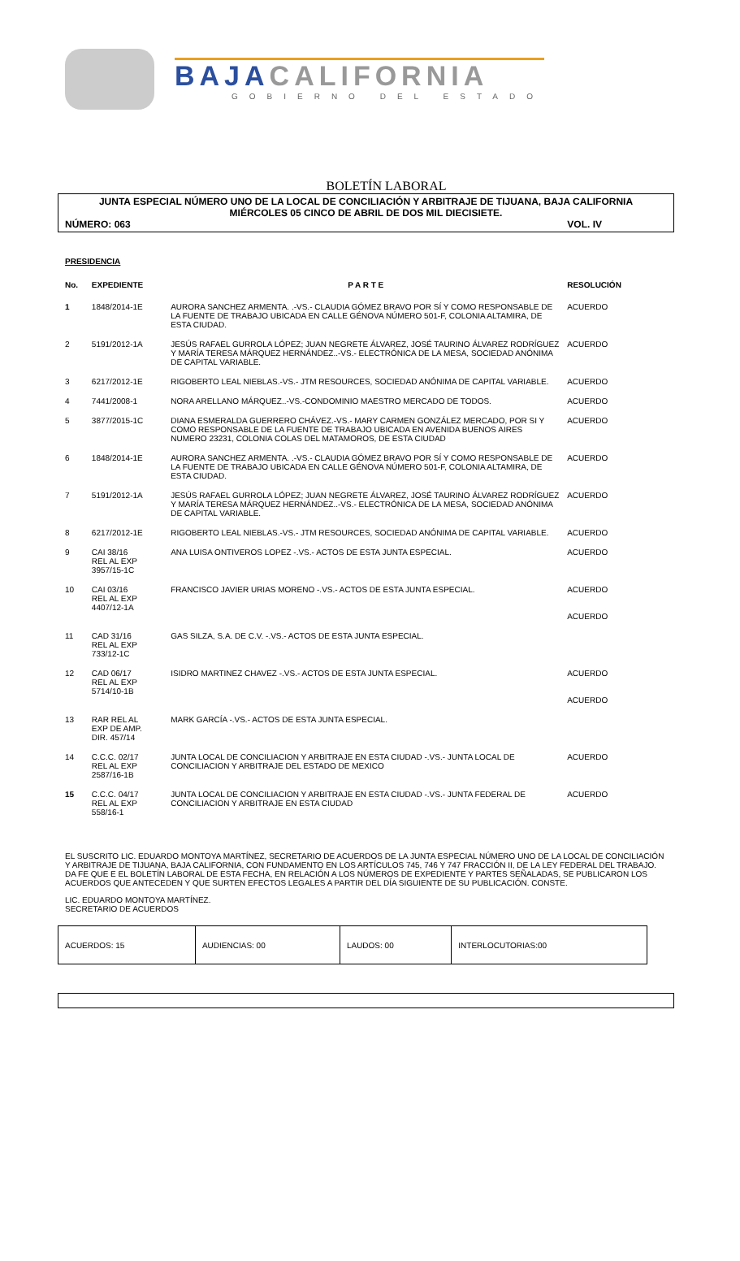BAJACALIFORNIA
GOBIERNO DEL ESTADO
BOLETÍN LABORAL
JUNTA ESPECIAL NÚMERO UNO DE LA LOCAL DE CONCILIACIÓN Y ARBITRAJE DE TIJUANA, BAJA CALIFORNIA
MIÉRCOLES 05 CINCO DE ABRIL DE DOS MIL DIECISIETE.
NÚMERO: 063 VOL. IV
PRESIDENCIA
| No. | EXPEDIENTE | P A R T E | RESOLUCIÓN |
| --- | --- | --- | --- |
| 1 | 1848/2014-1E | AURORA SANCHEZ ARMENTA. .-VS.- CLAUDIA GÓMEZ BRAVO POR SÍ Y COMO RESPONSABLE DE LA FUENTE DE TRABAJO UBICADA EN CALLE GÉNOVA NÚMERO 501-F, COLONIA ALTAMIRA, DE ESTA CIUDAD. | ACUERDO |
| 2 | 5191/2012-1A | JESÚS RAFAEL GURROLA LÓPEZ; JUAN NEGRETE ÁLVAREZ, JOSÉ TAURINO ÁLVAREZ RODRÍGUEZ Y MARÍA TERESA MÁRQUEZ HERNÁNDEZ..-VS.- ELECTRÓNICA DE LA MESA, SOCIEDAD ANÓNIMA DE CAPITAL VARIABLE. | ACUERDO |
| 3 | 6217/2012-1E | RIGOBERTO LEAL NIEBLAS.-VS.- JTM RESOURCES, SOCIEDAD ANÓNIMA DE CAPITAL VARIABLE. | ACUERDO |
| 4 | 7441/2008-1 | NORA ARELLANO MÁRQUEZ..-VS.-CONDOMINIO MAESTRO MERCADO DE TODOS. | ACUERDO |
| 5 | 3877/2015-1C | DIANA ESMERALDA GUERRERO CHÁVEZ.-VS.- MARY CARMEN GONZÁLEZ MERCADO, POR SI Y COMO RESPONSABLE DE LA FUENTE DE TRABAJO UBICADA EN AVENIDA BUENOS AIRES NUMERO 23231, COLONIA COLAS DEL MATAMOROS, DE ESTA CIUDAD | ACUERDO |
| 6 | 1848/2014-1E | AURORA SANCHEZ ARMENTA. .-VS.- CLAUDIA GÓMEZ BRAVO POR SÍ Y COMO RESPONSABLE DE LA FUENTE DE TRABAJO UBICADA EN CALLE GÉNOVA NÚMERO 501-F, COLONIA ALTAMIRA, DE ESTA CIUDAD. | ACUERDO |
| 7 | 5191/2012-1A | JESÚS RAFAEL GURROLA LÓPEZ; JUAN NEGRETE ÁLVAREZ, JOSÉ TAURINO ÁLVAREZ RODRÍGUEZ Y MARÍA TERESA MÁRQUEZ HERNÁNDEZ..-VS.- ELECTRÓNICA DE LA MESA, SOCIEDAD ANÓNIMA DE CAPITAL VARIABLE. | ACUERDO |
| 8 | 6217/2012-1E | RIGOBERTO LEAL NIEBLAS.-VS.- JTM RESOURCES, SOCIEDAD ANÓNIMA DE CAPITAL VARIABLE. | ACUERDO |
| 9 | CAI 38/16 REL AL EXP 3957/15-1C | ANA LUISA ONTIVEROS LOPEZ -.VS.- ACTOS DE ESTA JUNTA ESPECIAL. | ACUERDO |
| 10 | CAI 03/16 REL AL EXP 4407/12-1A | FRANCISCO JAVIER URIAS MORENO -.VS.- ACTOS DE ESTA JUNTA ESPECIAL. | ACUERDO ACUERDO |
| 11 | CAD 31/16 REL AL EXP 733/12-1C | GAS SILZA, S.A. DE C.V. -.VS.- ACTOS DE ESTA JUNTA ESPECIAL. | |
| 12 | CAD 06/17 REL AL EXP 5714/10-1B | ISIDRO MARTINEZ CHAVEZ -.VS.- ACTOS DE ESTA JUNTA ESPECIAL. | ACUERDO ACUERDO |
| 13 | RAR REL AL EXP DE AMP. DIR. 457/14 | MARK GARCÍA -.VS.- ACTOS DE ESTA JUNTA ESPECIAL. | |
| 14 | C.C.C. 02/17 REL AL EXP 2587/16-1B | JUNTA LOCAL DE CONCILIACION Y ARBITRAJE EN ESTA CIUDAD -.VS.- JUNTA LOCAL DE CONCILIACION Y ARBITRAJE DEL ESTADO DE MEXICO | ACUERDO |
| 15 | C.C.C. 04/17 REL AL EXP 558/16-1 | JUNTA LOCAL DE CONCILIACION Y ARBITRAJE EN ESTA CIUDAD -.VS.- JUNTA FEDERAL DE CONCILIACION Y ARBITRAJE EN ESTA CIUDAD | ACUERDO |
EL SUSCRITO LIC. EDUARDO MONTOYA MARTÍNEZ, SECRETARIO DE ACUERDOS DE LA JUNTA ESPECIAL NÚMERO UNO DE LA LOCAL DE CONCILIACIÓN Y ARBITRAJE DE TIJUANA, BAJA CALIFORNIA, CON FUNDAMENTO EN LOS ARTÍCULOS 745, 746 Y 747 FRACCIÓN II, DE LA LEY FEDERAL DEL TRABAJO. DA FE QUE E EL BOLETÍN LABORAL DE ESTA FECHA, EN RELACIÓN A LOS NÚMEROS DE EXPEDIENTE Y PARTES SEÑALADAS, SE PUBLICARON LOS ACUERDOS QUE ANTECEDEN Y QUE SURTEN EFECTOS LEGALES A PARTIR DEL DÍA SIGUIENTE DE SU PUBLICACIÓN. CONSTE.
LIC. EDUARDO MONTOYA MARTÍNEZ.
SECRETARIO DE ACUERDOS
| ACUERDOS: 15 | AUDIENCIAS: 00 | LAUDOS: 00 | INTERLOCUTORIAS:00 |